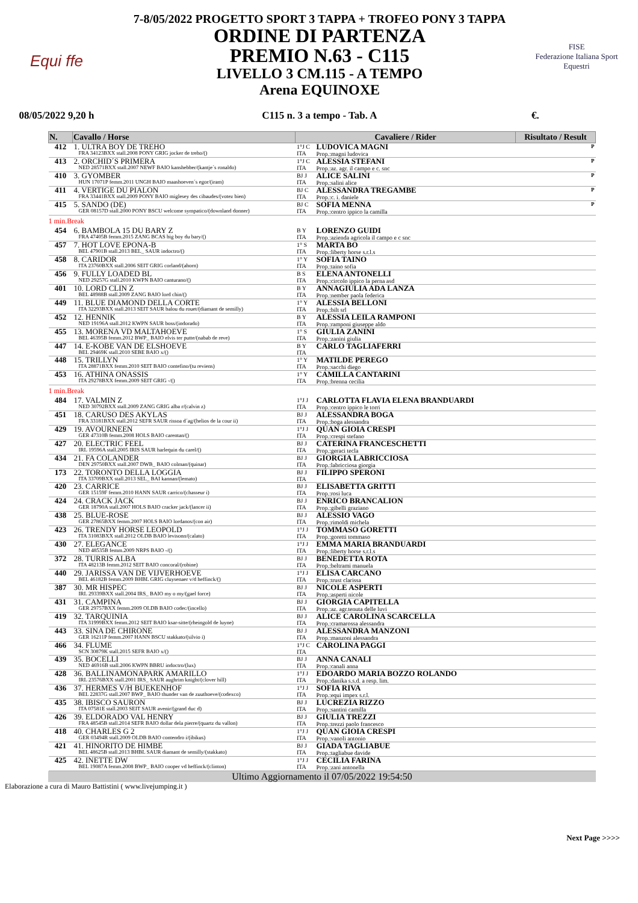Equi ffe
7-8/05/2022 PROGETTO SPORT 3 TAPPA + TROFEO PONY 3 TAPPA
ORDINE DI PARTENZA
PREMIO N.63 - C115
LIVELLO 3 CM.115 - A TEMPO
Arena EQUINOXE
FISE
Federazione Italiana Sport Equestri
08/05/2022 9,20 h
C115 n. 3 a tempo - Tab. A €.
| N. | Cavallo / Horse | Cavaliere / Rider | | Risultato / Result |
| --- | --- | --- | --- | --- |
| 412 | 1. ULTRA BOY DE TREHO FRA 34123BXX stall.2008 PONY GRIG jocker de treho/() | 1°J C ITA | LUDOVICA MAGNI Prop.:magni ludovica | P |
| 413 | 2. ORCHID´S PRIMERA NED 28571BXX stall.2007 NEWF BAIO kanshebber/(kantje´s ronaldo) | 1°J C ITA | ALESSIA STEFANI Prop.:az. agr. il campo e c. snc | P |
| 410 | 3. GYOMBER HUN 17071P femm.2011 UNGH BAIO maashoeven´s egor/(iram) | BJ J ITA | ALICE SALINI Prop.:salini alice | P |
| 411 | 4. VERTIGE DU PIALON FRA 33441BXX stall.2009 PONY BAIO miglesey des cibaudes/(votez bien) | BJ C ITA | ALESSANDRA TREGAMBE Prop.:c. i. daniele | P |
| 415 | 5. SANDO (DE) GER 08157D stall.2000 PONY BSCU welcome sympatico/(downland donner) | BJ C ITA | SOFIA MENNA Prop.:centro ippico la camilla | P |
| 1 min.Break | | | | |
| 454 | 6. BAMBOLA 15 DU BARY Z FRA 47405B femm.2015 ZANG BCAS big boy du bary/() | B Y ITA | LORENZO GUIDI Prop.:azienda agricola il campo e c snc | |
| 457 | 7. HOT LOVE EPONA-B BEL 47901B stall.2013 BEL_ SAUR indoctro/() | 1° S ITA | MARTA BO Prop.:liberty horse s.r.l.s | |
| 458 | 8. CARIDOR ITA 23760BXX stall.2006 SEIT GRIG corland/(ahorn) | 1° Y ITA | SOFIA TAINO Prop.:taino sofia | |
| 456 | 9. FULLY LOADED BL NED 29257G stall.2010 KWPN BAIO canturano/() | B S ITA | ELENA ANTONELLI Prop.:circolo ippico la perna asd | |
| 401 | 10. LORD CLIN Z BEL 48988B stall.2009 ZANG BAIO lord chin/() | B Y ITA | ANNAGIULIA ADA LANZA Prop.:nember paola federica | |
| 449 | 11. BLUE DIAMOND DELLA CORTE ITA 32293BXX stall.2013 SEIT SAUR balou du rouet/(diamant de semilly) | 1° Y ITA | ALESSIA BELLONI Prop.:bilt srl | |
| 452 | 12. HENNIK NED 19196A stall.2012 KWPN SAUR boss/(indorado) | B Y ITA | ALESSIA LEILA RAMPONI Prop.:ramponi giuseppe aldo | |
| 455 | 13. MORENA VD MALTAHOEVE BEL 46395B femm.2012 BWP_ BAIO elvis ter putte/(nabab de reve) | 1° S ITA | GIULIA ZANINI Prop.:zanini giulia | |
| 447 | 14. E-KOBE VAN DE ELSHOEVE BEL 29469K stall.2010 SEBE BAIO x/() | B Y ITA | CARLO TAGLIAFERRI | |
| 448 | 15. TRILLYN ITA 28871BXX femm.2010 SEIT BAIO contefino/(tu reviens) | 1° Y ITA | MATILDE PEREGO Prop.:sacchi diego | |
| 453 | 16. ATHINA ONASSIS ITA 29278BXX femm.2009 SEIT GRIG -/() | 1° Y ITA | CAMILLA CANTARINI Prop.:brenna cecilia | |
| 1 min.Break | | | | |
| 484 | 17. VALMIN Z NED 30792BXX stall.2009 ZANG GRIG alba r/(calvin z) | 1°J J ITA | CARLOTTA FLAVIA ELENA BRANDUARDI Prop.:centro ippico le torri | |
| 451 | 18. CARUSO DES AKYLAS FRA 33181BXX stall.2012 SEFR SAUR rissoa d´ag/(helios de la cour ii) | BJ J ITA | ALESSANDRA BOGA Prop.:boga alessandra | |
| 429 | 19. AVOURNEEN GER 47310B femm.2008 HOLS BAIO carentan/() | 1°J J ITA | QUAN GIOIA CRESPI Prop.:crespi stefano | |
| 427 | 20. ELECTRIC FEEL IRL 19596A stall.2005 IRIS SAUR harlequin du carel/() | BJ J ITA | CATERINA FRANCESCHETTI Prop.:geraci tecla | |
| 434 | 21. FA COLANDER DEN 29750BXX stall.2007 DWB_ BAIO colman/(quinar) | BJ J ITA | GIORGIA LABRICCIOSA Prop.:labricciosa giorgia | |
| 173 | 22. TORONTO DELLA LOGGIA ITA 33709BXX stall.2013 SEL_ BAI kannan/(lemato) | BJ J ITA | FILIPPO SPERONI | |
| 420 | 23. CARRICE GER 15159F femm.2010 HANN SAUR carrico/(chasseur i) | BJ J ITA | ELISABETTA GRITTI Prop.:rosi luca | |
| 424 | 24. CRACK JACK GER 18790A stall.2007 HOLS BAIO cracker jack/(lancer ii) | BJ J ITA | ENRICO BRANCALION Prop.:gibelli graziano | |
| 438 | 25. BLUE-ROSE GER 27865BXX femm.2007 HOLS BAIO lordanos/(con air) | BJ J ITA | ALESSIO VAGO Prop.:rimoldi michela | |
| 423 | 26. TRENDY HORSE LEOPOLD ITA 31083BXX stall.2012 OLDB BAIO levisonn/(calato) | 1°J J ITA | TOMMASO GORETTI Prop.:goretti tommaso | |
| 430 | 27. ELEGANCE NED 48535B femm.2009 NRPS BAIO -/() | 1°J J ITA | EMMA MARIA BRANDUARDI Prop.:liberty horse s.r.l.s | |
| 372 | 28. TURRIS ALBA ITA 48213B femm.2012 SEIT BAIO concoral/(robine) | BJ J ITA | BENEDETTA ROTA Prop.:beltrami manuela | |
| 440 | 29. JARISSA VAN DE VIJVERHOEVE BEL 46182B femm.2009 BHBL GRIG cluysenaer v/d heffinck/() | 1°J J ITA | ELISA CARCANO Prop.:trust clarissa | |
| 387 | 30. MR HISPEC IRL 29339BXX stall.2004 IRS_ BAIO my o my/(gael force) | BJ J ITA | NICOLE ASPERTI Prop.:asperti nicole | |
| 431 | 31. CAMPINA GER 29757BXX femm.2009 OLDB BAIO codec/(incello) | BJ J ITA | GIORGIA CAPITELLA Prop.:az. agr.tenuta delle luvi | |
| 419 | 32. TARQUINIA ITA 31999BXX femm.2012 SEIT BAIO ksar-sitte/(rheingold de luyne) | BJ J ITA | ALICE CAROLINA SCARCELLA Prop.:cramarossa alessandra | |
| 443 | 33. SINA DE CHIRONE GER 16211P femm.2007 HANN BSCU stakkato/(silvio i) | BJ J ITA | ALESSANDRA MANZONI Prop.:manzoni alessandra | |
| 466 | 34. FLUME SCN 30879K stall.2015 SEFR BAIO x/() | 1°J C ITA | CAROLINA PAGGI | |
| 439 | 35. BOCELLI NED 46916B stall.2006 KWPN BBRU indoctro/(lux) | BJ J ITA | ANNA CANALI Prop.:canali anna | |
| 428 | 36. BALLINAMONAPARK AMARILLO IRL 23576BXX stall.2001 IRS_ SAUR aughrim knight/(clover hill) | 1°J J ITA | EDOARDO MARIA BOZZO ROLANDO Prop.:danika s.s.d. a resp. lim. | |
| 436 | 37. HERMES V/H BUEKENHOF BEL 22837G stall.2007 BWP_ BAIO thunder van de zuuthoeve/(codexco) | 1°J J ITA | SOFIA RIVA Prop.:equi impex s.r.l. | |
| 435 | 38. IBISCO SAURON ITA 07581E stall.2003 SEIT SAUR avenir/(grand duc d) | BJ J ITA | LUCREZIA RIZZO Prop.:santini camilla | |
| 426 | 39. ELDORADO VAL HENRY FRA 48545B stall.2014 SEFR BAIO dollar dela pierre/(quartz du vallon) | BJ J ITA | GIULIA TREZZI Prop.:trezzi paolo francesco | |
| 418 | 40. CHARLES G 2 GER 03494R stall.2009 OLDB BAIO contendro i/(ibikus) | 1°J J ITA | QUAN GIOIA CRESPI Prop.:vanoli antonio | |
| 421 | 41. HINORITO DE HIMBE BEL 48625B stall.2013 BHBL SAUR diamant de semilly/(stakkato) | BJ J ITA | GIADA TAGLIABUE Prop.:tagliabue davide | |
| 425 | 42. INETTE DW BEL 19087A femm.2008 BWP_ BAIO cooper vd heffinck/(clinton) | 1°J J ITA | CECILIA FARINA Prop.:zani antonella | |
Ultimo Aggiornamento il 07/05/2022 19:54:50
Elaborazione a cura di Mauro Battistini ( www.livejumping.it )
Next Page >>>>